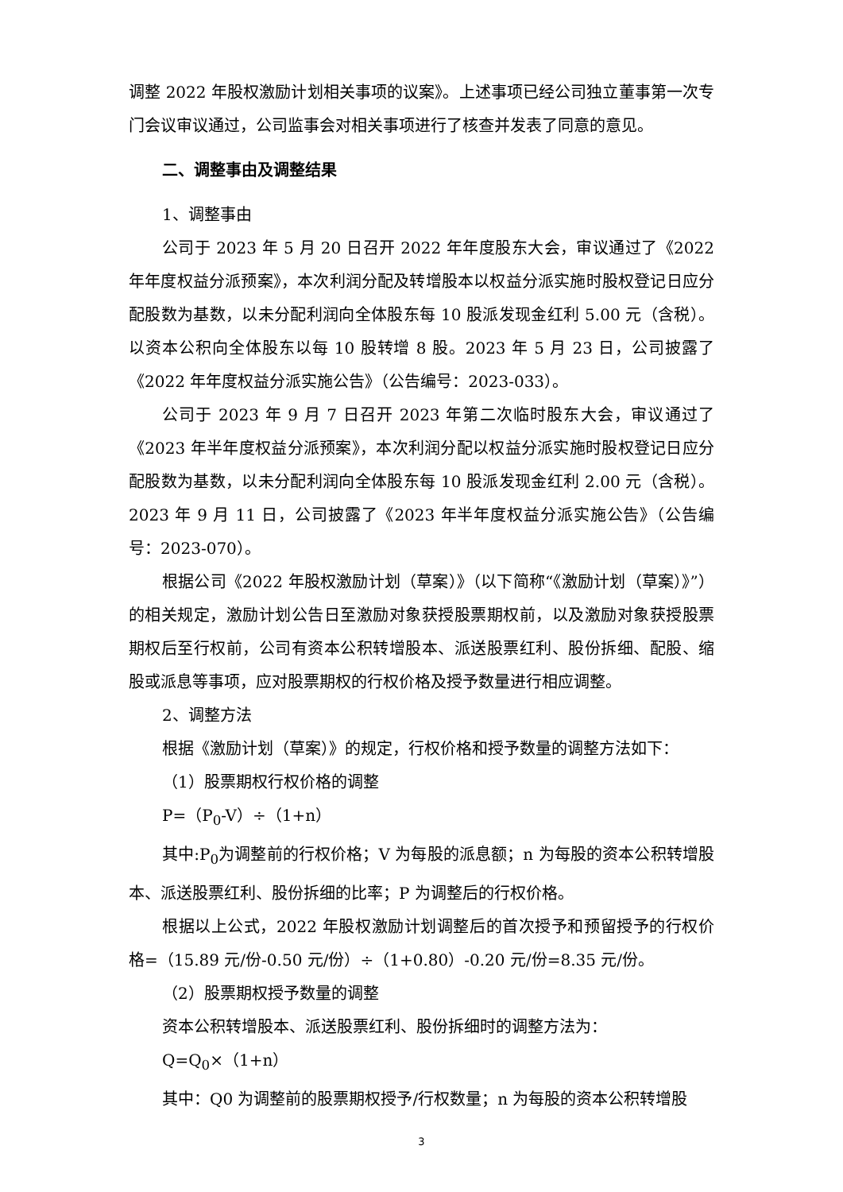调整 2022 年股权激励计划相关事项的议案》。上述事项已经公司独立董事第一次专门会议审议通过，公司监事会对相关事项进行了核查并发表了同意的意见。
二、调整事由及调整结果
1、调整事由
公司于 2023 年 5 月 20 日召开 2022 年年度股东大会，审议通过了《2022 年年度权益分派预案》，本次利润分配及转增股本以权益分派实施时股权登记日应分配股数为基数，以未分配利润向全体股东每 10 股派发现金红利 5.00 元（含税）。以资本公积向全体股东以每 10 股转增 8 股。2023 年 5 月 23 日，公司披露了《2022 年年度权益分派实施公告》（公告编号：2023-033）。
公司于 2023 年 9 月 7 日召开 2023 年第二次临时股东大会，审议通过了《2023 年半年度权益分派预案》，本次利润分配以权益分派实施时股权登记日应分配股数为基数，以未分配利润向全体股东每 10 股派发现金红利 2.00 元（含税）。2023 年 9 月 11 日，公司披露了《2023 年半年度权益分派实施公告》（公告编号：2023-070）。
根据公司《2022 年股权激励计划（草案）》（以下简称“《激励计划（草案）》”）的相关规定，激励计划公告日至激励对象获授股票期权前，以及激励对象获授股票期权后至行权前，公司有资本公积转增股本、派送股票红利、股份拆细、配股、缩股或派息等事项，应对股票期权的行权价格及授予数量进行相应调整。
2、调整方法
根据《激励计划（草案）》的规定，行权价格和授予数量的调整方法如下：
（1）股票期权行权价格的调整
P=（P<sub>0</sub>-V）÷（1+n）
其中:P<sub>0</sub>为调整前的行权价格；V 为每股的派息额；n 为每股的资本公积转增股本、派送股票红利、股份拆细的比率；P 为调整后的行权价格。
根据以上公式，2022 年股权激励计划调整后的首次授予和预留授予的行权价格=（15.89 元/份-0.50 元/份）÷（1+0.80）-0.20 元/份=8.35 元/份。
（2）股票期权授予数量的调整
资本公积转增股本、派送股票红利、股份拆细时的调整方法为：
Q=Q<sub>0</sub>×（1+n）
其中：Q0 为调整前的股票期权授予/行权数量；n 为每股的资本公积转增股
3